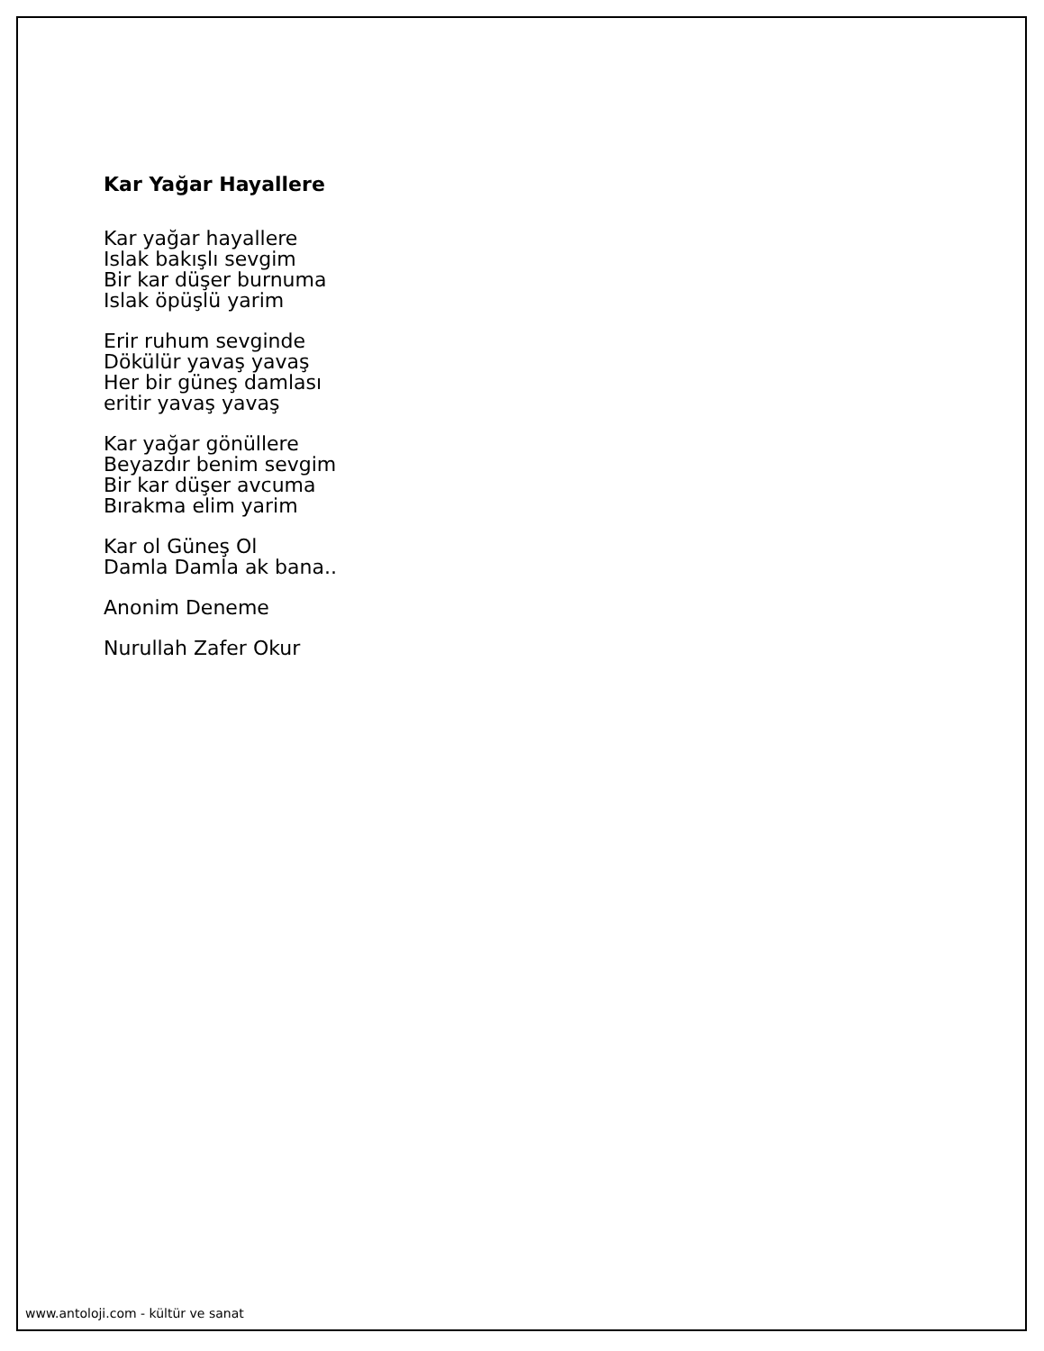Kar Yağar Hayallere
Kar yağar hayallere
Islak bakışlı sevgim
Bir kar düşer burnuma
Islak öpüşlü yarim
Erir ruhum sevginde
Dökülür yavaş yavaş
Her bir güneş damlası
eritir yavaş yavaş
Kar yağar gönüllere
Beyazdır benim sevgim
Bir kar düşer avcuma
Bırakma elim yarim
Kar ol Güneş Ol
Damla Damla ak bana..
Anonim Deneme
Nurullah Zafer Okur
www.antoloji.com - kültür ve sanat